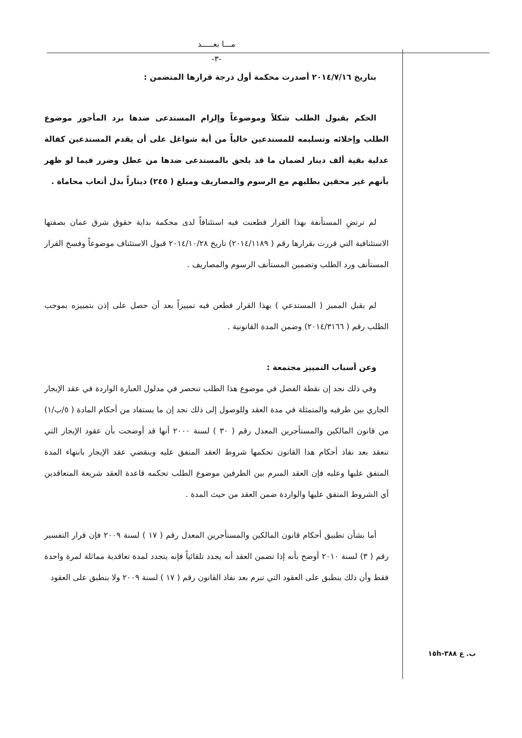مـــا بعـــــد
-٣-
بتاريخ ٢٠١٤/٧/١٦ أصدرت محكمة أول درجة قرارها المتضمن :
الحكم بقبول الطلب شكلاً وموضوعاً وإلزام المستدعى ضدها برد المأجور موضوع الطلب وإخلائه وتسليمه للمستدعين خالياً من أية شواغل على أن يقدم المستدعين كفالة عدلية بقية ألف دينار لضمان ما قد يلحق بالمستدعى ضدها من عطل وضرر فيما لو ظهر بأنهم غير محقين بطلبهم مع الرسوم والمصاريف ومبلغ ( ٢٤٥) ديناراً بدل أتعاب محاماة .
لم ترتضِ المستأنفة بهذا القرار فطعنت فيه استئنافاً لدى محكمة بداية حقوق شرق عمان بصفتها الاستئنافية التي قررت بقرارها رقم ( ٢٠١٤/١١٨٩) تاريخ ٢٠١٤/١٠/٢٨ قبول الاستئناف موضوعاً وفسخ القرار المستأنف ورد الطلب وتضمين المستأنف الرسوم والمصاريف .
لم يقبل المميز ( المستدعي ) بهذا القرار فطعن فيه تمييزاً بعد أن حصل على إذن بتمييزه بموجب الطلب رقم ( ٢٠١٤/٣١٦٦) وضمن المدة القانونية .
وعن أسباب التمييز مجتمعة :
وفي ذلك نجد إن نقطة الفصل في موضوع هذا الطلب تنحصر في مدلول العبارة الواردة في عقد الإيجار الجاري بين طرفيه والمتمثلة في مدة العقد وللوصول إلى ذلك نجد إن ما يستفاد من أحكام المادة ( ٥/ب/١) من قانون المالكين والمستأجرين المعدل رقم ( ٣٠ ) لسنة ٢٠٠٠ أنها قد أوضحت بأن عقود الإيجار التي تنعقد بعد نفاذ أحكام هذا القانون تحكمها شروط العقد المتفق عليه وينقضي عقد الإيجار بانتهاء المدة المتفق عليها وعليه فإن العقد المبرم بين الطرفين موضوع الطلب تحكمه قاعدة العقد شريعة المتعاقدين أي الشروط المتفق عليها والواردة ضمن العقد من حيث المدة .
أما بشأن تطبيق أحكام قانون المالكين والمستأجرين المعدل رقم ( ١٧ ) لسنة ٢٠٠٩ فإن قرار التفسير رقم ( ٣) لسنة ٢٠١٠ أوضح بأنه إذا تضمن العقد أنه يجدد تلقائياً فإنه يتجدد لمدة تعاقدية مماثلة لمرة واحدة فقط وأن ذلك ينطبق على العقود التي تبرم بعد نفاذ القانون رقم ( ١٧ ) لسنة ٢٠٠٩ ولا ينطبق على العقود
ب. ع ٣٨٨-١٥h